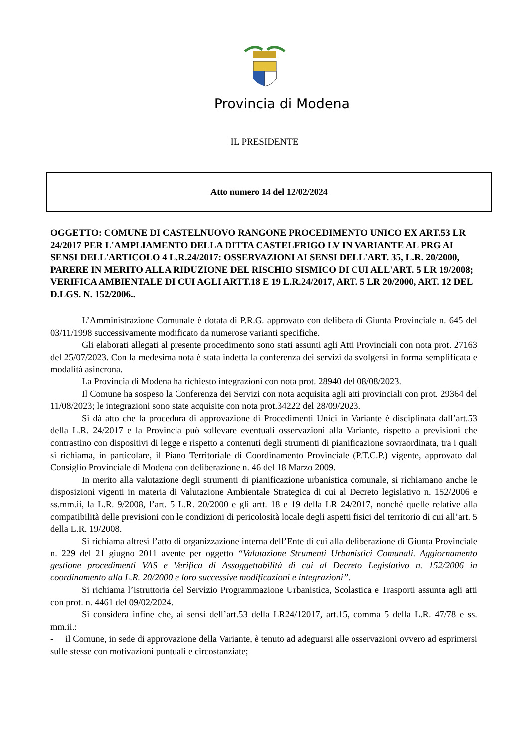Provincia di Modena
IL PRESIDENTE
Atto numero 14 del 12/02/2024
OGGETTO: COMUNE DI CASTELNUOVO RANGONE PROCEDIMENTO UNICO EX ART.53 LR 24/2017 PER L'AMPLIAMENTO DELLA DITTA CASTELFRIGO LV IN VARIANTE AL PRG AI SENSI DELL'ARTICOLO 4 L.R.24/2017: OSSERVAZIONI AI SENSI DELL'ART. 35, L.R. 20/2000, PARERE IN MERITO ALLA RIDUZIONE DEL RISCHIO SISMICO DI CUI ALL'ART. 5 LR 19/2008; VERIFICA AMBIENTALE DI CUI AGLI ARTT.18 E 19 L.R.24/2017, ART. 5 LR 20/2000, ART. 12 DEL D.LGS. N. 152/2006..
L’Amministrazione Comunale è dotata di P.R.G. approvato con delibera di Giunta Provinciale n. 645 del 03/11/1998 successivamente modificato da numerose varianti specifiche.
Gli elaborati allegati al presente procedimento sono stati assunti agli Atti Provinciali con nota prot. 27163 del 25/07/2023. Con la medesima nota è stata indetta la conferenza dei servizi da svolgersi in forma semplificata e modalità asincrona.
La Provincia di Modena ha richiesto integrazioni con nota prot. 28940 del 08/08/2023.
Il Comune ha sospeso la Conferenza dei Servizi con nota acquisita agli atti provinciali con prot. 29364 del 11/08/2023; le integrazioni sono state acquisite con nota prot.34222 del 28/09/2023.
Si dà atto che la procedura di approvazione di Procedimenti Unici in Variante è disciplinata dall’art.53 della L.R. 24/2017 e la Provincia può sollevare eventuali osservazioni alla Variante, rispetto a previsioni che contrastino con dispositivi di legge e rispetto a contenuti degli strumenti di pianificazione sovraordinata, tra i quali si richiama, in particolare, il Piano Territoriale di Coordinamento Provinciale (P.T.C.P.) vigente, approvato dal Consiglio Provinciale di Modena con deliberazione n. 46 del 18 Marzo 2009.
In merito alla valutazione degli strumenti di pianificazione urbanistica comunale, si richiamano anche le disposizioni vigenti in materia di Valutazione Ambientale Strategica di cui al Decreto legislativo n. 152/2006 e ss.mm.ii, la L.R. 9/2008, l’art. 5 L.R. 20/2000 e gli artt. 18 e 19 della LR 24/2017, nonché quelle relative alla compatibilità delle previsioni con le condizioni di pericolosità locale degli aspetti fisici del territorio di cui all’art. 5 della L.R. 19/2008.
Si richiama altresì l’atto di organizzazione interna dell’Ente di cui alla deliberazione di Giunta Provinciale n. 229 del 21 giugno 2011 avente per oggetto “Valutazione Strumenti Urbanistici Comunali. Aggiornamento gestione procedimenti VAS e Verifica di Assoggettabilità di cui al Decreto Legislativo n. 152/2006 in coordinamento alla L.R. 20/2000 e loro successive modificazioni e integrazioni”.
Si richiama l’istruttoria del Servizio Programmazione Urbanistica, Scolastica e Trasporti assunta agli atti con prot. n. 4461 del 09/02/2024.
Si considera infine che, ai sensi dell’art.53 della LR24/12017, art.15, comma 5 della L.R. 47/78 e ss. mm.ii.:
- il Comune, in sede di approvazione della Variante, è tenuto ad adeguarsi alle osservazioni ovvero ad esprimersi sulle stesse con motivazioni puntuali e circostanziate;